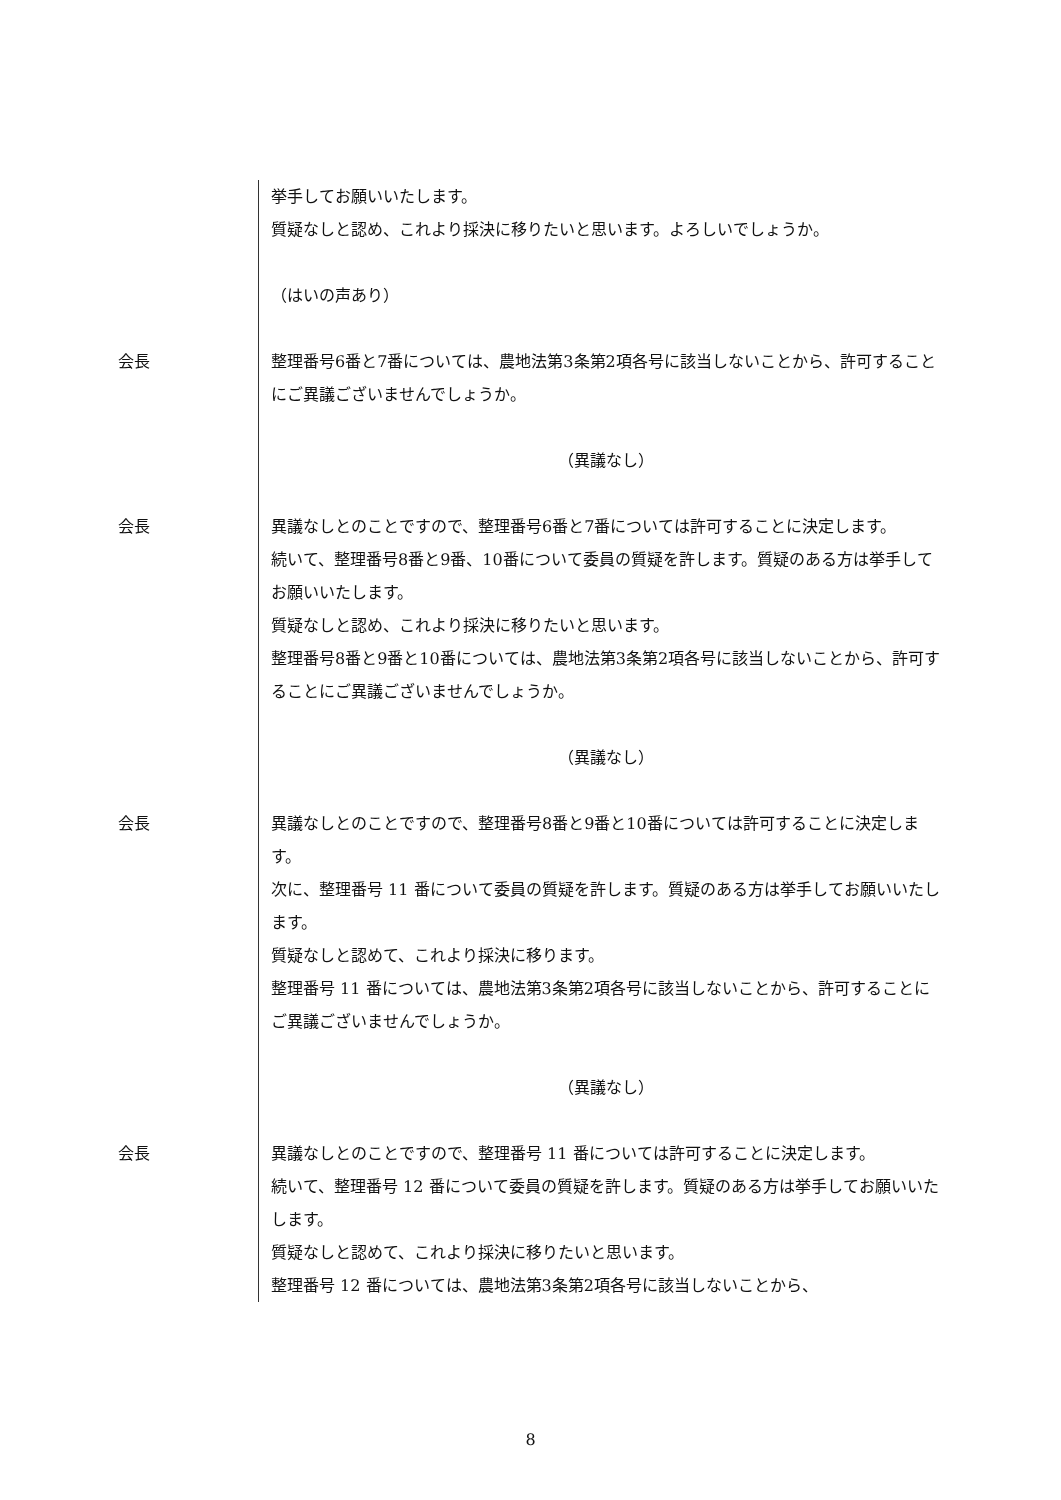挙手してお願いいたします。
質疑なしと認め、これより採決に移りたいと思います。よろしいでしょうか。
（はいの声あり）
会長 整理番号6番と7番については、農地法第3条第2項各号に該当しないことから、許可することにご異議ございませんでしょうか。
（異議なし）
会長 異議なしとのことですので、整理番号6番と7番については許可することに決定します。
続いて、整理番号8番と9番、10番について委員の質疑を許します。質疑のある方は挙手してお願いいたします。
質疑なしと認め、これより採決に移りたいと思います。
整理番号8番と9番と10番については、農地法第3条第2項各号に該当しないことから、許可することにご異議ございませんでしょうか。
（異議なし）
会長 異議なしとのことですので、整理番号8番と9番と10番については許可することに決定します。
次に、整理番号 11 番について委員の質疑を許します。質疑のある方は挙手してお願いいたします。
質疑なしと認めて、これより採決に移ります。
整理番号 11 番については、農地法第3条第2項各号に該当しないことから、許可することにご異議ございませんでしょうか。
（異議なし）
会長 異議なしとのことですので、整理番号 11 番については許可することに決定します。
続いて、整理番号 12 番について委員の質疑を許します。質疑のある方は挙手してお願いいたします。
質疑なしと認めて、これより採決に移りたいと思います。
整理番号 12 番については、農地法第3条第2項各号に該当しないことから、
8